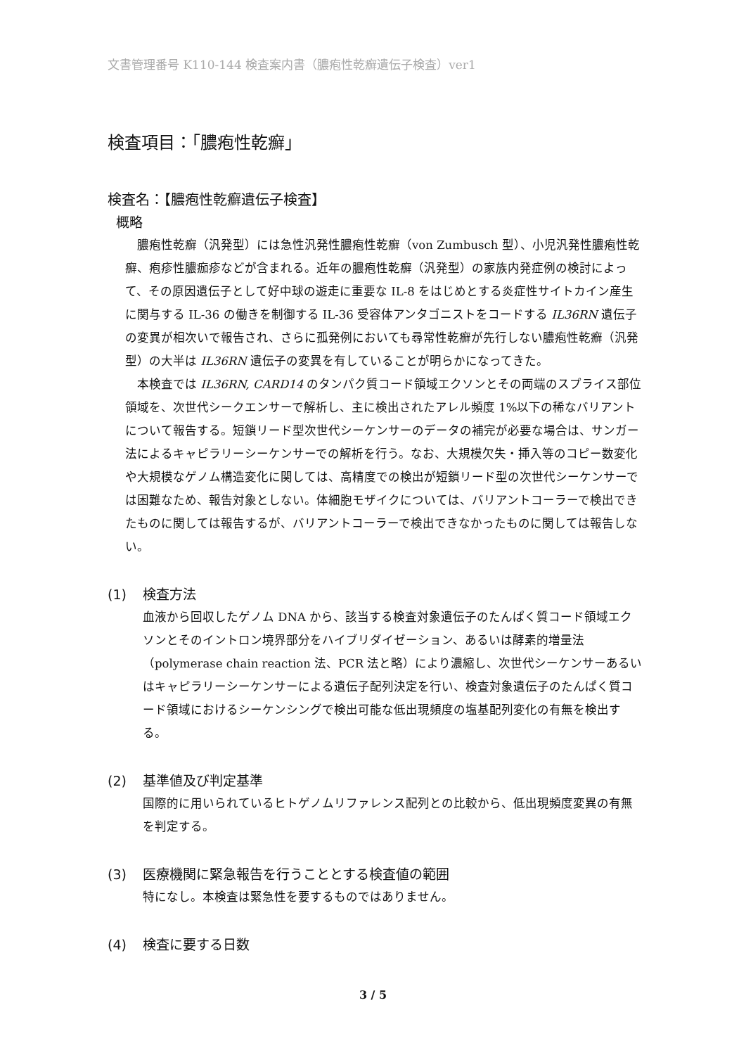文書管理番号 K110-144 検査案内書（膿疱性乾癬遺伝子検査）ver1
検査項目：「膿疱性乾癬」
検査名：【膿疱性乾癬遺伝子検査】
概略
膿疱性乾癬（汎発型）には急性汎発性膿疱性乾癬（von Zumbusch 型）、小児汎発性膿疱性乾癬、疱疹性膿痂疹などが含まれる。近年の膿疱性乾癬（汎発型）の家族内発症例の検討によって、その原因遺伝子として好中球の遊走に重要な IL-8 をはじめとする炎症性サイトカイン産生に関与する IL-36 の働きを制御する IL-36 受容体アンタゴニストをコードする IL36RN 遺伝子の変異が相次いで報告され、さらに孤発例においても尋常性乾癬が先行しない膿疱性乾癬（汎発型）の大半は IL36RN 遺伝子の変異を有していることが明らかになってきた。
本検査では IL36RN, CARD14 のタンパク質コード領域エクソンとその両端のスプライス部位領域を、次世代シークエンサーで解析し、主に検出されたアレル頻度 1%以下の稀なバリアントについて報告する。短鎖リード型次世代シーケンサーのデータの補完が必要な場合は、サンガー法によるキャピラリーシーケンサーでの解析を行う。なお、大規模欠失・挿入等のコピー数変化や大規模なゲノム構造変化に関しては、高精度での検出が短鎖リード型の次世代シーケンサーでは困難なため、報告対象としない。体細胞モザイクについては、バリアントコーラーで検出できたものに関しては報告するが、バリアントコーラーで検出できなかったものに関しては報告しない。
(1) 検査方法
血液から回収したゲノム DNA から、該当する検査対象遺伝子のたんぱく質コード領域エクソンとそのイントロン境界部分をハイブリダイゼーション、あるいは酵素的増量法（polymerase chain reaction 法、PCR 法と略）により濃縮し、次世代シーケンサーあるいはキャピラリーシーケンサーによる遺伝子配列決定を行い、検査対象遺伝子のたんぱく質コード領域におけるシーケンシングで検出可能な低出現頻度の塩基配列変化の有無を検出する。
(2) 基準値及び判定基準
国際的に用いられているヒトゲノムリファレンス配列との比較から、低出現頻度変異の有無を判定する。
(3) 医療機関に緊急報告を行うこととする検査値の範囲
特になし。本検査は緊急性を要するものではありません。
(4) 検査に要する日数
3 / 5